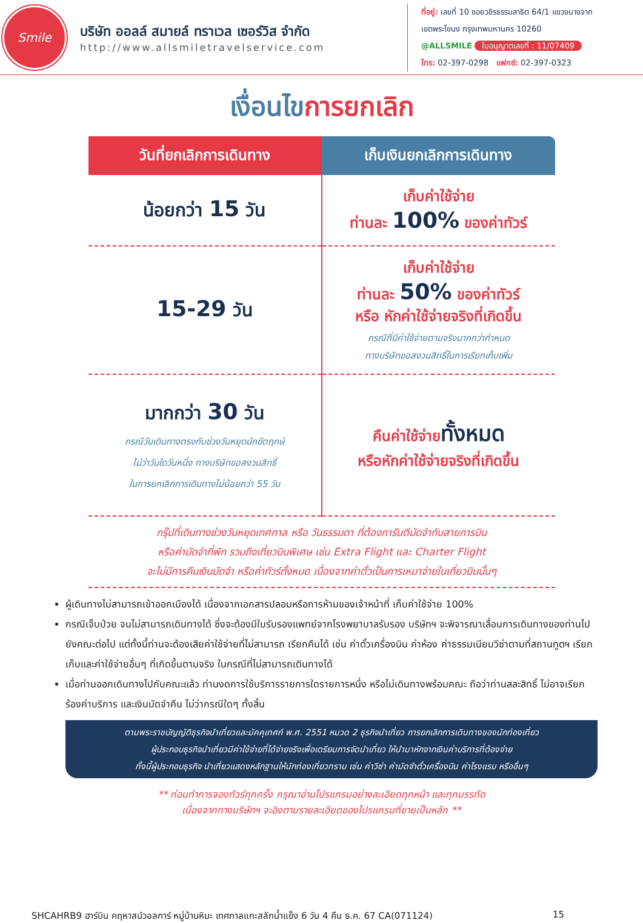Smile
บริษัท ออลล์ สมายล์ ทราเวล เซอร์วิส จำกัด
http://www.allsmiletravelservice.com
ที่อยู่: เลขที่ 10 ซอยวชิรธรรมสาธิต 64/1 แขวงบางจาก
เขตพระโขนง กรุงเทพมหานคร 10260
@ALLSMILE ใบอนุญาตเลขที่ : 11/07409
โทร: 02-397-0298 แฟกซ์: 02-397-0323
เงื่อนไขการยกเลิก
| วันที่ยกเลิกการเดินทาง | เก็บเงินยกเลิกการเดินทาง |
| --- | --- |
| น้อยกว่า 15 วัน | เก็บค่าใช้จ่าย ท่านละ 100% ของค่าทัวร์ |
| 15-29 วัน | เก็บค่าใช้จ่าย ท่านละ 50% ของค่าทัวร์ หรือ หักค่าใช้จ่ายจริงที่เกิดขึ้น กรณีที่มีค่าใช้จ่ายตามจริงมากกว่ากำหนด ทางบริษัทขอสงวนสิทธิ์ในการเรียกเก็บเพิ่ม |
| มากกว่า 30 วัน กรณีวันเดินทางตรงกับช่วงวันหยุดนักขัตฤกษ์ ไม่ว่าวันใดวันหนึ่ง ทางบริษัทขอสงวนสิทธิ์ ในการยกเลิกการเดินทางไม่น้อยกว่า 55 วัน | คืนค่าใช้จ่าย ทั้งหมด หรือหักค่าใช้จ่ายจริงที่เกิดขึ้น |
กรุ๊ปที่เดินทางช่วงวันหยุดเทศกาล หรือ วันธรรมดา ที่ต้องการันตีมัดจำกับสายการบิน
หรือค่ามัดจำที่พัก รวมถึงเที่ยวบินพิเศษ เช่น Extra Flight และ Charter Flight
จะไม่มีการคืนเงินมัดจำ หรือค่าทัวร์ทั้งหมด เนื่องจากค่าตั๋วเป็นการเหมาจ่ายในเที่ยวบินนั้นๆ
ผู้เดินทางไม่สามารถเข้าออกเมืองได้ เนื่องจากเอกสารปลอมหรือการห้ามของเจ้าหน้าที่ เก็บค่าใช้จ่าย 100%
กรณีเจ็บป่วย จนไม่สามารถเดินทางได้ ซึ่งจะต้องมีใบรับรองแพทย์จากโรงพยาบาลรับรอง บริษัทฯ จะพิจารณาเลื่อนการเดินทางของท่านไปยังคณะต่อไป แต่ทั้งนี้ท่านจะต้องเสียค่าใช้จ่ายที่ไม่สามารถ เรียกคืนได้ เช่น ค่าตั๋วเครื่องบิน ค่าห้อง ค่าธรรมเนียมวีซ่าตามที่สถานทูตฯ เรียกเก็บและค่าใช้จ่ายอื่นๆ ที่เกิดขึ้นตามจริง ในกรณีที่ไม่สามารถเดินทางได้
เมื่อท่านออกเดินทางไปกับคณะแล้ว ท่านงดการใช้บริการรายการใดรายการหนึ่ง หรือไม่เดินทางพร้อมคณะ ถือว่าท่านสละสิทธิ์ ไม่อาจเรียกร้องค่าบริการ และเงินมัดจำคืน ไม่ว่ากรณีใดๆ ทั้งสิ้น
ตามพระราชบัญญัติธุรกิจนำเที่ยวและมัคคุเทศก์ พ.ศ. 2551 หมวด 2 ธุรกิจนำเที่ยว การยกเลิกการเดินทางของนักท่องเที่ยว
ผู้ประกอบธุรกิจนำเที่ยวมีค่าใช้จ่ายที่ได้จ่ายจริงเพื่อเตรียมการจัดนำเที่ยว ให้นำมาหักจากเงินค่าบริการที่ต้องจ่าย
ทั้งนี้ผู้ประกอบธุรกิจ นำเที่ยวแสดงหลักฐานให้นักท่องเที่ยวทราบ เช่น ค่าวีซ่า ค่ามัดจำตั๋วเครื่องบิน ค่าโรงแรม หรืออื่นๆ
** ก่อนทำการจองทัวร์ทุกครั้ง กรุณาอ่านโปรแกรมอย่างละเอียดทุกหน้า และทุกบรรทัด
เนื่องจากทางบริษัทฯ จะอิงตามรายละเอียดของโปรแกรมที่ขายเป็นหลัก **
SHCAHRB9 ฮาร์บิน คฤหาสน์วอลการ์ หมู่บ้านหิมะ เทศกาลแกะสลักน้ำแข็ง 6 วัน 4 คืน ธ.ค. 67 CA(071124) 15